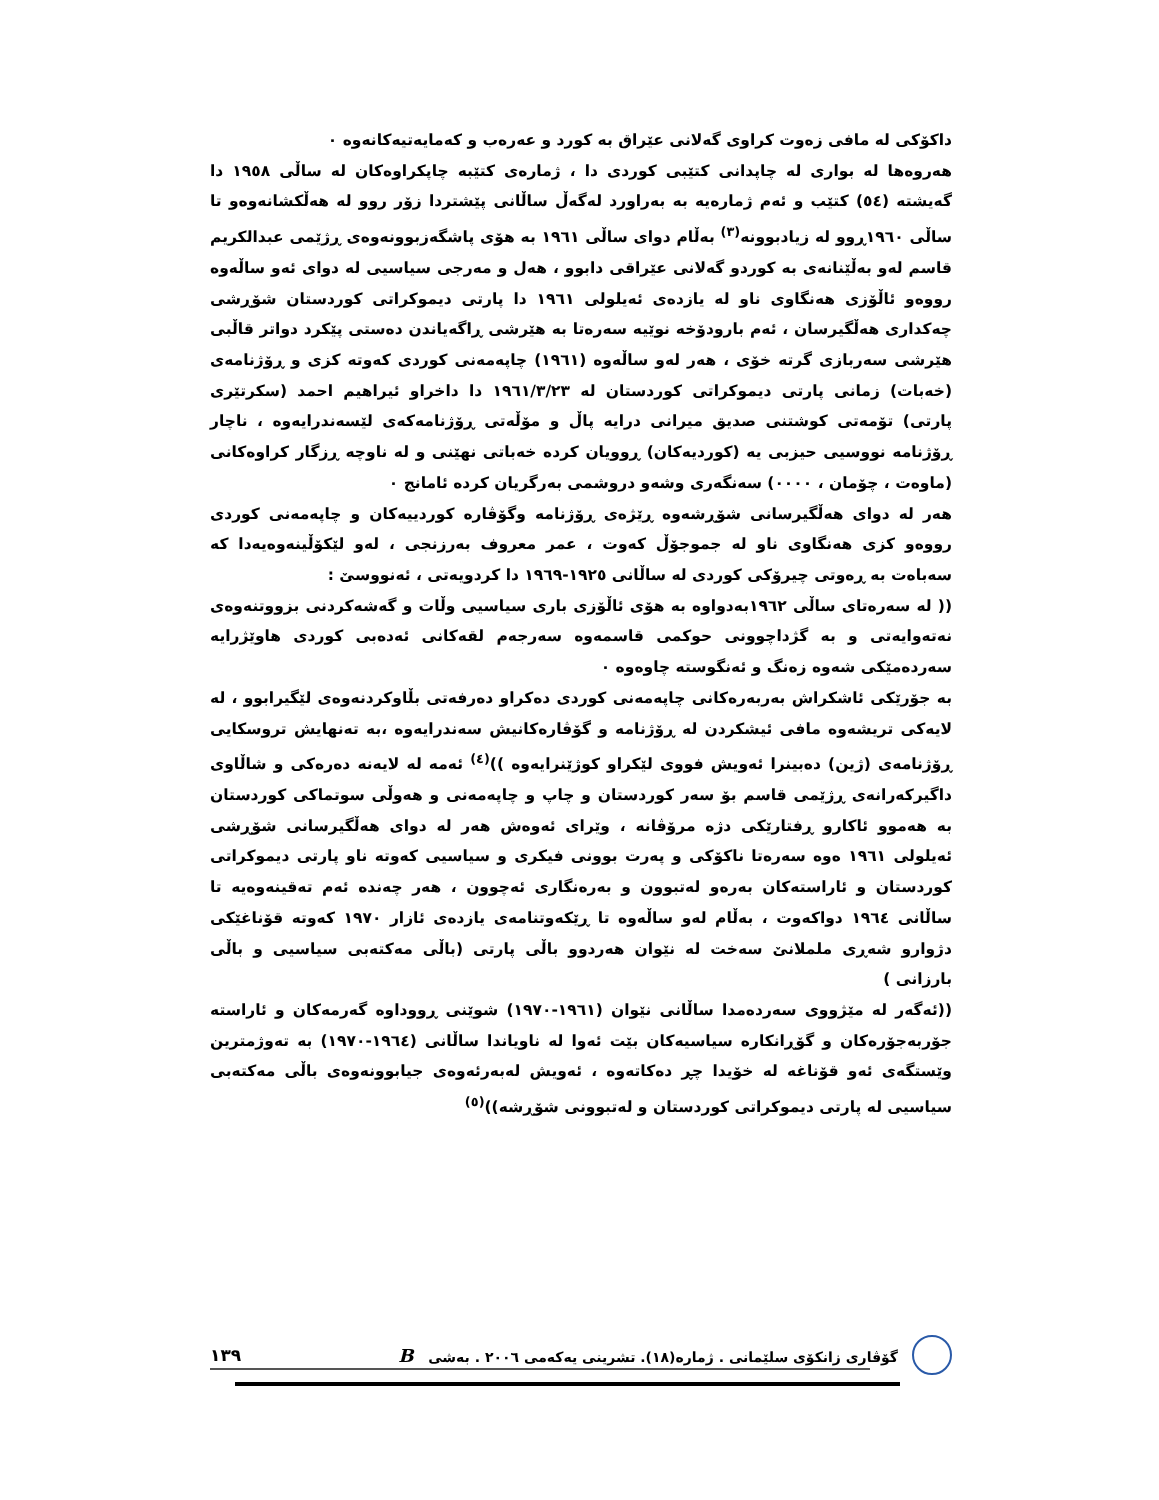داکۆکی لە مافی زەوت کراوی گەلانی عێراق بە کورد و عەرەب و کەمایەتیەکانەوە ٠
هەروەها لە بواری لە چاپدانی کتێبی کوردی دا ، ژمارەی کتێبە چاپکراوەکان لە ساڵی ١٩٥٨ دا گەیشتە (٥٤) کتێب و ئەم ژمارەیە بە بەراورد لەگەڵ ساڵانی پێشتردا زۆر روو لە هەڵکشانەوەو تا ساڵی ١٩٦٠ڕوو لە زیادبوونە<sup>(٣)</sup> بەڵام دوای ساڵی ١٩٦١ بە هۆی پاشگەزبوونەوەی ڕژێمی عبدالکریم قاسم لەو بەڵێنانەی بە کوردو گەلانی عێراقی دابوو ، هەل و مەرجی سیاسیی لە دوای ئەو ساڵەوە رووەو ئاڵۆزی هەنگاوی ناو لە یازدەی ئەیلولی ١٩٦١ دا پارتی دیموکراتی کوردستان شۆڕشی چەکداری هەڵگیرسان ، ئەم بارودۆخە نوێیە سەرەتا بە هێرشی ڕاگەیاندن دەستی پێکرد دواتر قاڵبی هێرشی سەربازی گرتە خۆی ، هەر لەو ساڵەوە (١٩٦١) چاپەمەنی کوردی کەوتە کزی و ڕۆژنامەی (خەبات) زمانی پارتی دیموکراتی کوردستان لە ١٩٦١/٣/٢٣ دا داخراو ئیراهیم احمد (سکرتێری پارتی) تۆمەتی کوشتنی صدیق میرانی درایە پاڵ و مۆڵەتی ڕۆژنامەکەی لێسەندرایەوە ، ناچار ڕۆژنامە نووسیی حیزبی یە (کوردیەکان) ڕوویان کردە خەباتی نهێنی و لە ناوچە ڕزگار کراوەکانی (ماوەت ، چۆمان ، ٠٠٠٠) سەنگەری وشەو دروشمی بەرگریان کردە ئامانج ٠
هەر لە دوای هەڵگیرسانی شۆڕشەوە ڕێژەی ڕۆژنامە وگۆڤارە کوردییەکان و چاپەمەنی کوردی رووەو کزی هەنگاوی ناو لە جموجۆڵ کەوت ، عمر معروف بەرزنجی ، لەو لێکۆڵینەوەیەدا کە سەباەت بە ڕەوتی چیرۆکی کوردی لە ساڵانی ١٩٢٥-١٩٦٩ دا کردویەتی ، ئەنووسێ :
(( لە سەرەتای ساڵی ١٩٦٢بەدواوە بە هۆی ئاڵۆزی باری سیاسیی وڵات و گەشەکردنی بزووتنەوەی نەتەوایەتی و بە گژداچوونی حوکمی قاسمەوە سەرجەم لقەکانی ئەدەبی کوردی هاوێژرایە سەردەمێکی شەوە زەنگ و ئەنگوستە چاوەوە ٠
بە جۆرێکی ئاشکراش بەربەرەکانی چاپەمەنی کوردی دەکراو دەرفەتی بڵاوکردنەوەی لێگیرابوو ، لە لایەکی تریشەوە مافی ئیشکردن لە ڕۆژنامە و گۆڤارەکانیش سەندرایەوە ،بە تەنهایش تروسکایی ڕۆژنامەی (ژین) دەبینرا ئەویش فووی لێکراو کوژێنرایەوە ))<sup>(٤)</sup> ئەمە لە لایەنە دەرەکی و شاڵاوی داگیرکەرانەی ڕژێمی قاسم بۆ سەر کوردستان و چاپ و چاپەمەنی و هەوڵی سوتماکی کوردستان بە هەموو ئاکارو ڕفتارێکی دژە مرۆڤانە ، وێرای ئەوەش هەر لە دوای هەڵگیرسانی شۆڕشی ئەیلولی ١٩٦١ ەوە سەرەتا ناکۆکی و پەرت بوونی فیکری و سیاسیی کەوتە ناو پارتی دیموکراتی کوردستان و ئاراستەکان بەرەو لەتبوون و بەرەنگاری ئەچوون ، هەر چەندە ئەم تەقینەوەیە تا ساڵانی ١٩٦٤ دواکەوت ، بەڵام لەو ساڵەوە تا ڕێکەوتنامەی یازدەی ئازار ١٩٧٠ کەوتە قۆناغێکی دژوارو شەڕی ململانێ سەخت لە نێوان هەردوو باڵی پارتی (باڵی مەکتەبی سیاسیی و باڵی بارزانی )
((ئەگەر لە مێژووی سەردەمدا ساڵانی نێوان (١٩٦١-١٩٧٠) شوێنی ڕووداوە گەرمەکان و ئاراستە جۆربەجۆرەکان و گۆڕانکارە سیاسیەکان بێت ئەوا لە ناویاندا ساڵانی (١٩٦٤-١٩٧٠) بە تەوژمترین وێستگەی ئەو قۆناغە لە خۆیدا چڕ دەکاتەوە ، ئەویش لەبەرئەوەی جیابوونەوەی باڵی مەکتەبی سیاسیی لە پارتی دیموکراتی کوردستان و لەتبوونی شۆڕشە))<sup>(٥)</sup>
گۆڤاری زانکۆی سلێمانی . ژمارە(١٨). تشرینی یەکەمی ٢٠٠٦ . بەشی B ١٣٩